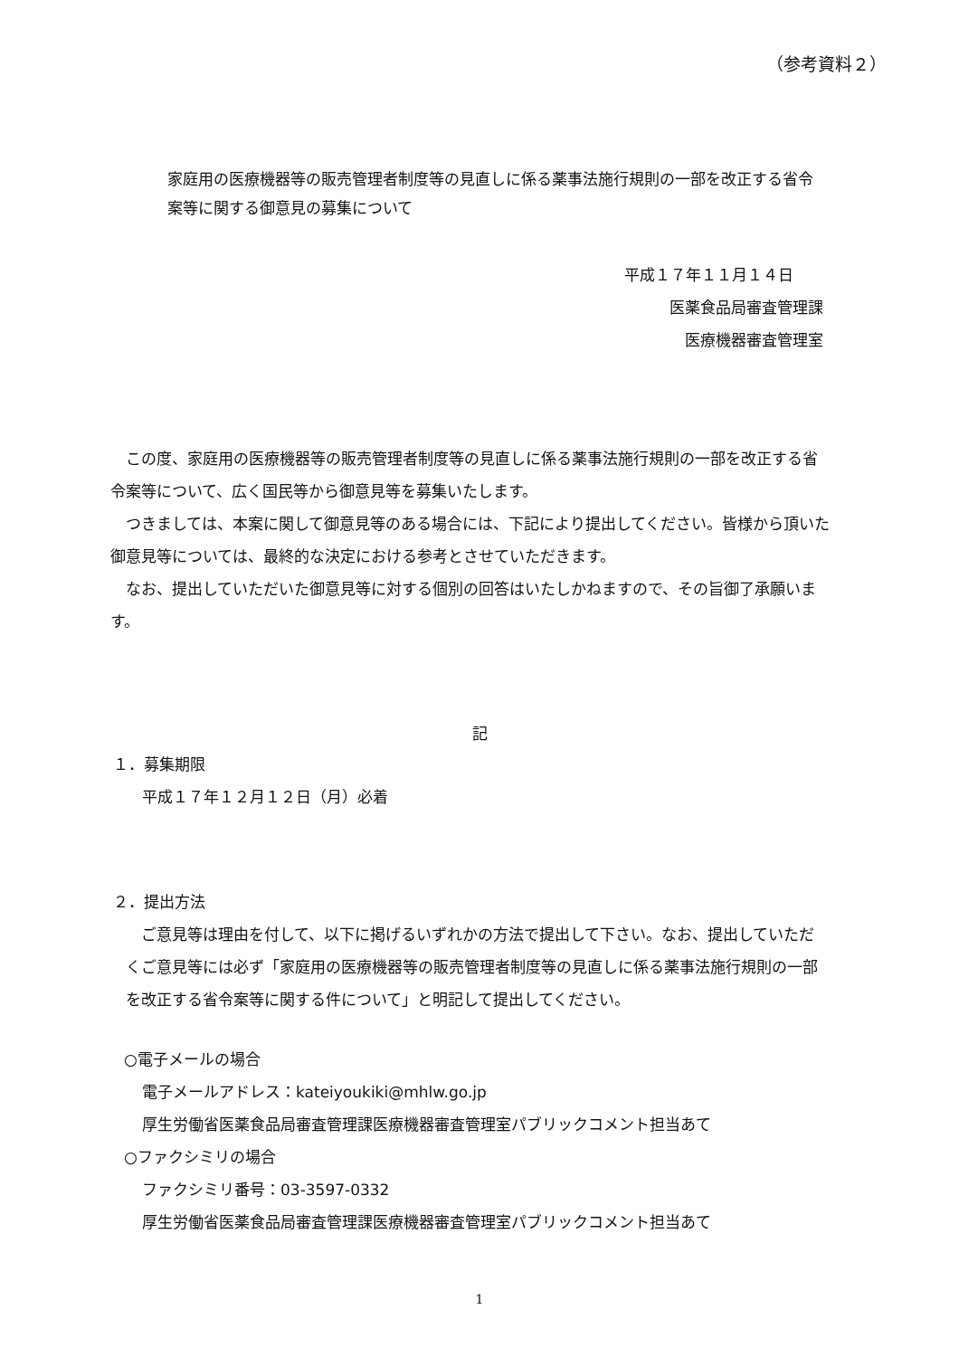（参考資料２）
家庭用の医療機器等の販売管理者制度等の見直しに係る薬事法施行規則の一部を改正する省令案等に関する御意見の募集について
平成１７年１１月１４日
医薬食品局審査管理課
医療機器審査管理室
　この度、家庭用の医療機器等の販売管理者制度等の見直しに係る薬事法施行規則の一部を改正する省令案等について、広く国民等から御意見等を募集いたします。
　つきましては、本案に関して御意見等のある場合には、下記により提出してください。皆様から頂いた御意見等については、最終的な決定における参考とさせていただきます。
　なお、提出していただいた御意見等に対する個別の回答はいたしかねますので、その旨御了承願います。
記
１．募集期限
平成１７年１２月１２日（月）必着
２．提出方法
　ご意見等は理由を付して、以下に掲げるいずれかの方法で提出して下さい。なお、提出していただくご意見等には必ず「家庭用の医療機器等の販売管理者制度等の見直しに係る薬事法施行規則の一部を改正する省令案等に関する件について」と明記して提出してください。
○電子メールの場合
電子メールアドレス：kateiyoukiki@mhlw.go.jp
厚生労働省医薬食品局審査管理課医療機器審査管理室パブリックコメント担当あて
○ファクシミリの場合
ファクシミリ番号：03-3597-0332
厚生労働省医薬食品局審査管理課医療機器審査管理室パブリックコメント担当あて
1